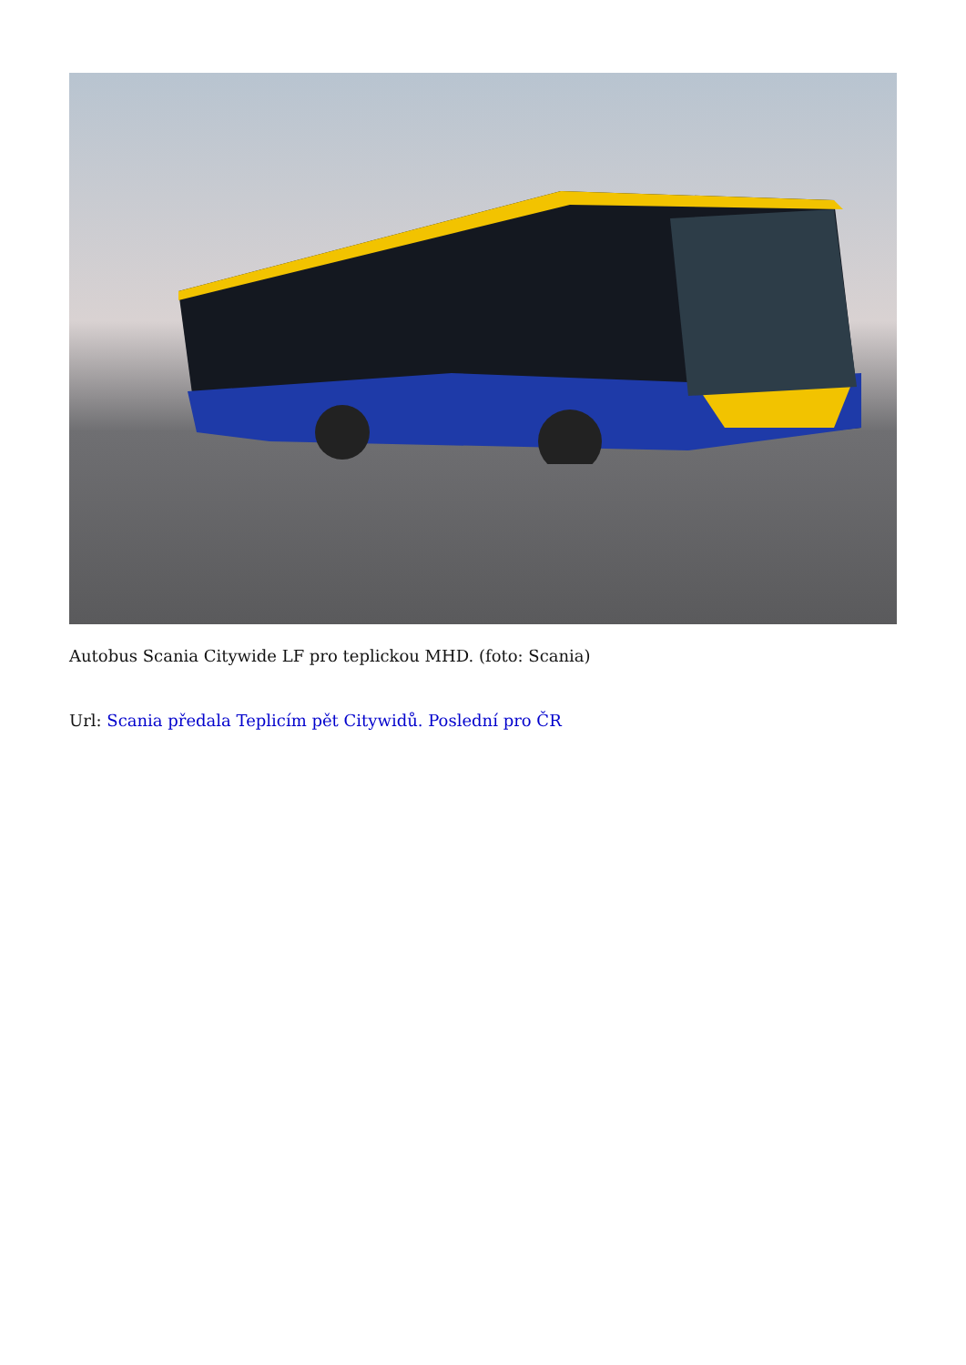Autobus Scania Citywide LF pro teplickou MHD. (foto: Scania)
Url: Scania předala Teplicím pět Citywidů. Poslední pro ČR